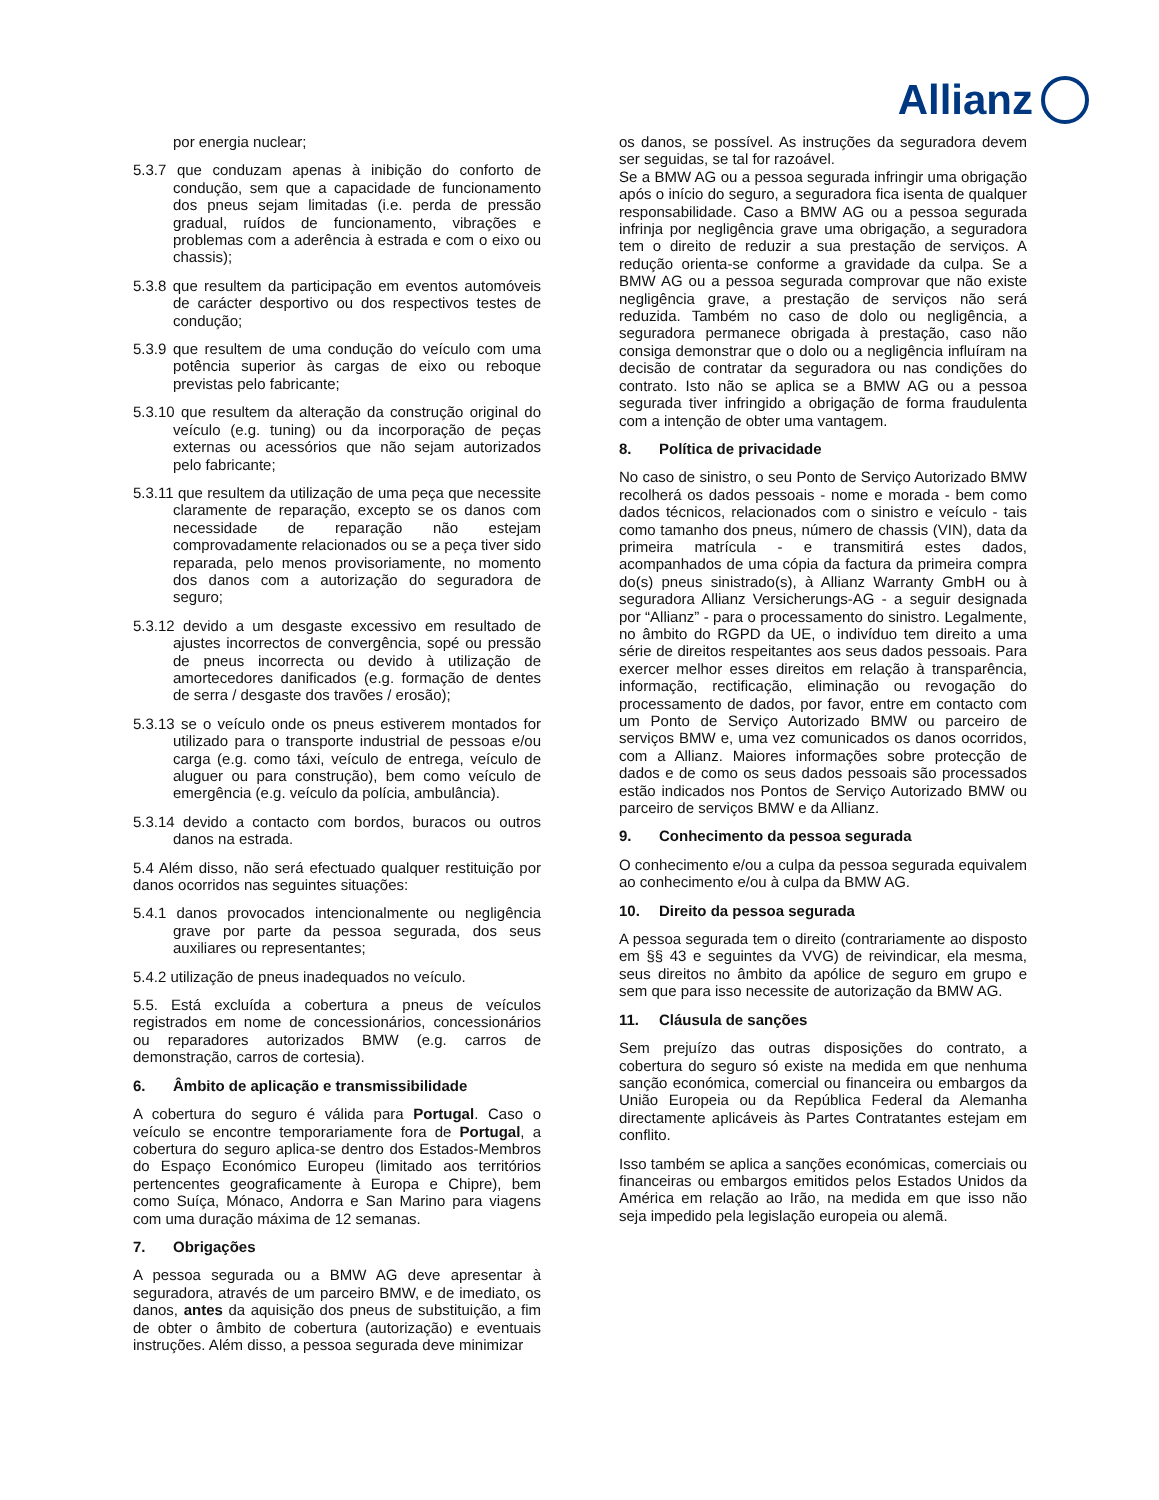Allianz
por energia nuclear;
5.3.7 que conduzam apenas à inibição do conforto de condução, sem que a capacidade de funcionamento dos pneus sejam limitadas (i.e. perda de pressão gradual, ruídos de funcionamento, vibrações e problemas com a aderência à estrada e com o eixo ou chassis);
5.3.8 que resultem da participação em eventos automóveis de carácter desportivo ou dos respectivos testes de condução;
5.3.9 que resultem de uma condução do veículo com uma potência superior às cargas de eixo ou reboque previstas pelo fabricante;
5.3.10 que resultem da alteração da construção original do veículo (e.g. tuning) ou da incorporação de peças externas ou acessórios que não sejam autorizados pelo fabricante;
5.3.11 que resultem da utilização de uma peça que necessite claramente de reparação, excepto se os danos com necessidade de reparação não estejam comprovadamente relacionados ou se a peça tiver sido reparada, pelo menos provisoriamente, no momento dos danos com a autorização do seguradora de seguro;
5.3.12 devido a um desgaste excessivo em resultado de ajustes incorrectos de convergência, sopé ou pressão de pneus incorrecta ou devido à utilização de amortecedores danificados (e.g. formação de dentes de serra / desgaste dos travões / erosão);
5.3.13 se o veículo onde os pneus estiverem montados for utilizado para o transporte industrial de pessoas e/ou carga (e.g. como táxi, veículo de entrega, veículo de aluguer ou para construção), bem como veículo de emergência (e.g. veículo da polícia, ambulância).
5.3.14 devido a contacto com bordos, buracos ou outros danos na estrada.
5.4 Além disso, não será efectuado qualquer restituição por danos ocorridos nas seguintes situações:
5.4.1 danos provocados intencionalmente ou negligência grave por parte da pessoa segurada, dos seus auxiliares ou representantes;
5.4.2 utilização de pneus inadequados no veículo.
5.5. Está excluída a cobertura a pneus de veículos registrados em nome de concessionários, concessionários ou reparadores autorizados BMW (e.g. carros de demonstração, carros de cortesia).
6. Âmbito de aplicação e transmissibilidade
A cobertura do seguro é válida para Portugal. Caso o veículo se encontre temporariamente fora de Portugal, a cobertura do seguro aplica-se dentro dos Estados-Membros do Espaço Económico Europeu (limitado aos territórios pertencentes geograficamente à Europa e Chipre), bem como Suíça, Mónaco, Andorra e San Marino para viagens com uma duração máxima de 12 semanas.
7. Obrigações
A pessoa segurada ou a BMW AG deve apresentar à seguradora, através de um parceiro BMW, e de imediato, os danos, antes da aquisição dos pneus de substituição, a fim de obter o âmbito de cobertura (autorização) e eventuais instruções. Além disso, a pessoa segurada deve minimizar
os danos, se possível. As instruções da seguradora devem ser seguidas, se tal for razoável.
Se a BMW AG ou a pessoa segurada infringir uma obrigação após o início do seguro, a seguradora fica isenta de qualquer responsabilidade. Caso a BMW AG ou a pessoa segurada infrinja por negligência grave uma obrigação, a seguradora tem o direito de reduzir a sua prestação de serviços. A redução orienta-se conforme a gravidade da culpa. Se a BMW AG ou a pessoa segurada comprovar que não existe negligência grave, a prestação de serviços não será reduzida. Também no caso de dolo ou negligência, a seguradora permanece obrigada à prestação, caso não consiga demonstrar que o dolo ou a negligência influíram na decisão de contratar da seguradora ou nas condições do contrato. Isto não se aplica se a BMW AG ou a pessoa segurada tiver infringido a obrigação de forma fraudulenta com a intenção de obter uma vantagem.
8. Política de privacidade
No caso de sinistro, o seu Ponto de Serviço Autorizado BMW recolherá os dados pessoais - nome e morada - bem como dados técnicos, relacionados com o sinistro e veículo - tais como tamanho dos pneus, número de chassis (VIN), data da primeira matrícula - e transmitirá estes dados, acompanhados de uma cópia da factura da primeira compra do(s) pneus sinistrado(s), à Allianz Warranty GmbH ou à seguradora Allianz Versicherungs-AG - a seguir designada por “Allianz” - para o processamento do sinistro. Legalmente, no âmbito do RGPD da UE, o indivíduo tem direito a uma série de direitos respeitantes aos seus dados pessoais. Para exercer melhor esses direitos em relação à transparência, informação, rectificação, eliminação ou revogação do processamento de dados, por favor, entre em contacto com um Ponto de Serviço Autorizado BMW ou parceiro de serviços BMW e, uma vez comunicados os danos ocorridos, com a Allianz. Maiores informações sobre protecção de dados e de como os seus dados pessoais são processados estão indicados nos Pontos de Serviço Autorizado BMW ou parceiro de serviços BMW e da Allianz.
9. Conhecimento da pessoa segurada
O conhecimento e/ou a culpa da pessoa segurada equivalem ao conhecimento e/ou à culpa da BMW AG.
10. Direito da pessoa segurada
A pessoa segurada tem o direito (contrariamente ao disposto em §§ 43 e seguintes da VVG) de reivindicar, ela mesma, seus direitos no âmbito da apólice de seguro em grupo e sem que para isso necessite de autorização da BMW AG.
11. Cláusula de sanções
Sem prejuízo das outras disposições do contrato, a cobertura do seguro só existe na medida em que nenhuma sanção económica, comercial ou financeira ou embargos da União Europeia ou da República Federal da Alemanha directamente aplicáveis às Partes Contratantes estejam em conflito.
Isso também se aplica a sanções económicas, comerciais ou financeiras ou embargos emitidos pelos Estados Unidos da América em relação ao Irão, na medida em que isso não seja impedido pela legislação europeia ou alemã.